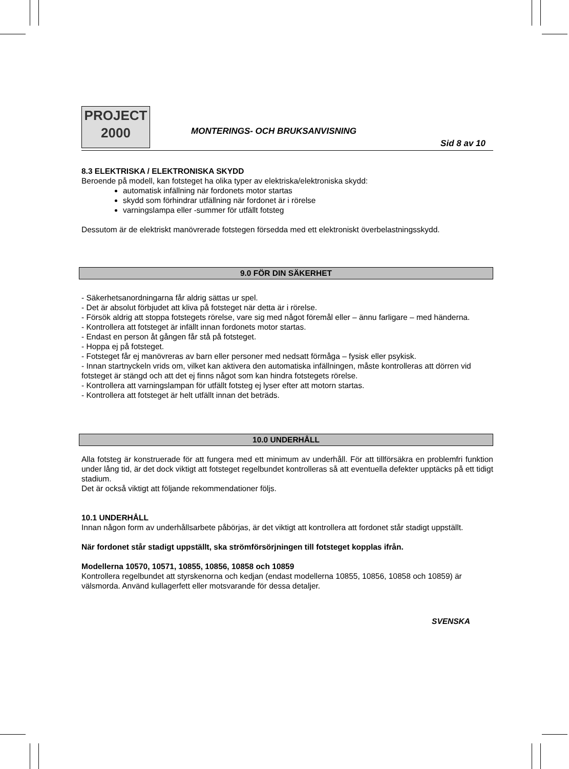PROJECT
2000
MONTERINGS- OCH BRUKSANVISNING
Sid 8 av 10
8.3 ELEKTRISKA / ELEKTRONISKA SKYDD
Beroende på modell, kan fotsteget ha olika typer av elektriska/elektroniska skydd:
automatisk infällning när fordonets motor startas
skydd som förhindrar utfällning när fordonet är i rörelse
varningslampa eller -summer för utfällt fotsteg
Dessutom är de elektriskt manövrerade fotstegen försedda med ett elektroniskt överbelastningsskydd.
9.0 FÖR DIN SÄKERHET
- Säkerhetsanordningarna får aldrig sättas ur spel.
- Det är absolut förbjudet att kliva på fotsteget när detta är i rörelse.
- Försök aldrig att stoppa fotstegets rörelse, vare sig med något föremål eller – ännu farligare – med händerna.
- Kontrollera att fotsteget är infällt innan fordonets motor startas.
- Endast en person åt gången får stå på fotsteget.
- Hoppa ej på fotsteget.
- Fotsteget får ej manövreras av barn eller personer med nedsatt förmåga – fysisk eller psykisk.
- Innan startnyckeln vrids om, vilket kan aktivera den automatiska infällningen, måste kontrolleras att dörren vid fotsteget är stängd och att det ej finns något som kan hindra fotstegets rörelse.
- Kontrollera att varningslampan för utfällt fotsteg ej lyser efter att motorn startas.
- Kontrollera att fotsteget är helt utfällt innan det beträds.
10.0 UNDERHÅLL
Alla fotsteg är konstruerade för att fungera med ett minimum av underhåll. För att tillförsäkra en problemfri funktion under lång tid, är det dock viktigt att fotsteget regelbundet kontrolleras så att eventuella defekter upptäcks på ett tidigt stadium.
Det är också viktigt att följande rekommendationer följs.
10.1 UNDERHÅLL
Innan någon form av underhållsarbete påbörjas, är det viktigt att kontrollera att fordonet står stadigt uppställt.
När fordonet står stadigt uppställt, ska strömförsörjningen till fotsteget kopplas ifrån.
Modellerna 10570, 10571, 10855, 10856, 10858 och 10859
Kontrollera regelbundet att styrskenorna och kedjan (endast modellerna 10855, 10856, 10858 och 10859) är välsmorda. Använd kullagerfett eller motsvarande för dessa detaljer.
SVENSKA